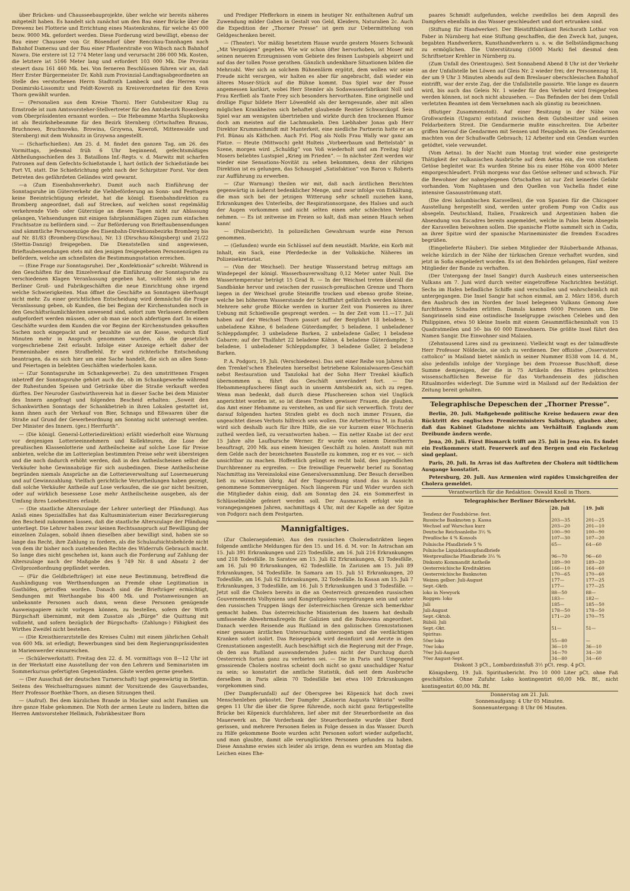über Brücken- und Chausseebauprojekte, über welche wir bereits näheres mitgeteilt haben. Es handelt sich zunächst um den Bau einer Brücke über die Drewenz bei Flotterie und Errichtung eines Mastenkrahns, für welche 45 000 bezw. 9000 Mk. gefordert werden. Diese Forderung wird bewilligt, ebenso der Bau einer Chaussee von Gr. Bösendorf über Renczkau-Tannhagen nach Bahnhof Damerau und der Bau einer Pflasterstraße von Wibsch nach Bahnhof Nawra. Die erstere ist 12 774 Meter lang und verursacht 286 000 Mk. Kosten, die letztere ist 5166 Meter lang und erfordert 103 000 Mk. Die Provinz steuert dazu 161 460 Mk. bei. Von ferneren Beschlüssen führen wir an, daß Herr Erster Bürgermeister Dr. Kohli zum Provinzial-Landtagsabgeordneten an Stelle des verstorbenen Herrn Stadtrath Lambeck und die Herren von Donimirski-Lissomitz und Feldt-Kowroß zu Kreisverordneten für den Kreis Thorn gewählt wurden.
— (Personalien aus dem Kreise Thorn). Herr Gutsbesitzer Klug zu Ernstrode ist zum Amtsvorsteher-Stellvertreter für den Amtsbezirk Rosenberg vom Oberpräsidenten ernannt worden. — Die Hebeamme Martha Slupkowska ist als Bezirkshebeamme für den Bezirk Sternberg (Ortschaften Brunau, Bruchnowo, Bruchnowko, Browina, Grzywna, Kowroß, Mittenwalde und Sternberg) mit dem Wohnsitz in Grzywna angestellt.
— (Scharfschießen). Am 25. d. M. findet den ganzen Tag, am 26. des Vormittags, jedesmal früh 6 Uhr beginnend, gefechtsmäßiges Abtheilungsschießen des 3. Bataillons Inf.-Regts. v. d. Marwitz mit scharfen Patronen auf dem Gefechts-Schießstande I, hart östlich der Schießstände bei Fort VI, statt. Die Schießrichtung geht nach der Schirpitzer Forst. Vor dem Betreten des gefährdeten Geländes wird gewarnt.
—a (Zum Eisenbahnverkehr). Damit auch nach Einführung der Sonntagsruhe im Güterverkehr die Viehbeförderung an Sonn- und Festtagen keine Beeinträchtigung erleidet, hat die königl. Eisenbahndirektion zu Bromberg angeordnet, daß auf Strecken, auf welchen sonst regelmäßig verkehrende Vieh- oder Güterzüge an diesen Tagen nicht zur Ablassung gelangen, Viehsendungen mit einigen fahrplanmäßigen Zügen zum einfachen Frachtsatze zu befördern sind. — Zur Beförderung von Brieftaubensendungen sind sämmtliche Personenzüge des Eisenbahn-Direktionsbezirks Bromberg bis auf Nr. 81/83 (Bromberg-Dirschau), Nr. 13 (Dirschau-Königsberg) und 21/22 (Stettin-Danzig) freigegeben. Die Dienststellen sind angewiesen, Brieftaubensendungen stets mit den jenigen freigegebenen Personenzügen zu befördern, welche am schnellsten die Bestimmungsstation erreichen.
— (Eine Frage zur Sonntagsruhe). Der „Konfektionär“ schreibt: Während in den Geschäften für den Einzelverkauf die Einführung der Sonntagsruhe zu verschiedenen Klagen Veranlassung gegeben hat, vollzieht sich in den Berliner Groß- und Fabrikgeschäften die neue Einrichtung ohne irgend welche Schwierigkeiten. Man öffnet die Geschäfte an Sonntagen überhaupt nicht mehr. Zu einer gerichtlichen Entscheidung wird demnächst die Frage Veranlassung geben, ob Kunden, die bei Beginn der Kirchenstunden noch in den Geschäftsräumlichkeiten anwesend sind, sofort zum Verlassen derselben aufgefordert werden müssen, oder ob man sie noch abfertigen darf. In einem Geschäfte wurden dem Kunden die vor Beginn der Kirchenstunden gekauften Sachen noch eingepackt und er bezahlte sie an der Kasse, wodurch fünf Minuten mehr in Anspruch genommen wurden, als die gesetzlich vorgeschriebene Zeit erlaubt. Infolge einer Anzeige erhielt daher der Firmeninhaber einen Strafbefehl. Er wird richterliche Entscheidung beantragen, da es sich hier um eine Sache handelt, die sich an allen Sonn- und Feiertagen in belebten Geschäften wiederholen kann.
— (Zur Sonntagsruhe im Schankgewerbe). Zu den umstrittenen Fragen inbetreff der Sonntagsruhe gehört auch die, ob im Schankgewerbe während der Ruhestunden Speisen und Getränke über die Straße verkauft werden dürften. Der Neuroder Gastwirthsverein hat in dieser Sache bei dem Minister des Innern angefragt und folgenden Bescheid erhalten: „Soweit den Schankwirthen Sonntags der Schankbetrieb in ihren Lokalen gestattet ist, kann ihnen auch der Verkauf von Bier, Schnaps und Eßwaaren über die Straße auf Grund der Gewerbeordnung am Sonntag nicht untersagt werden. Der Minister des Innern. (gez.) Herrfurth“.
— (Die königl. General-Lotteriedirektion) erläßt wiederholt eine Warnung vor denjenigen Lotterieeinnehmern und Kollekteuren, die Lose der preußischen Klassenlotterie und Antheilscheine auf solche Lose für Preise anbieten, welche die im Lotterieplan bestimmten Preise sehr weit übersteigen und die noch dadurch erhöht werden, daß in den Antheilscheinen selbst die Verkäufer hohe Gewinnabzüge für sich ausbedingen. Diese Antheilscheine begründen niemals Ansprüche an die Lotterieverwaltung auf Loserneuerung und auf Gewinnzahlung. Vielfach gerichtliche Verurtheilungen haben gezeigt, daß solche Verkäufer Antheile auf Lose verkaufen, die sie gar nicht besitzen, oder auf wirklich besessene Lose mehr Antheilscheine ausgeben, als der Umfang ihres Losebesitzes erlaubt.
— (Die staatliche Alterszulage der Lehrer unterliegt der Pfändung). Aus Anlaß eines Spezialfalles hat das Kultusministerium einer Bezirksregierung den Bescheid zukommen lassen, daß die staatliche Alterszulage der Pfändung unterliegt. Die Lehrer haben zwar keinen Rechtsanspruch auf Bewilligung der einzelnen Zulagen, sobald ihnen dieselben aber bewilligt sind, haben sie so lange das Recht, ihre Zahlung zu fordern, als die Schulaufsichtsbehörde nicht von dem ihr bisher noch zustehenden Rechte des Widerrufs Gebrauch macht. So lange dies nicht geschehen ist, kann auch die Forderung auf Zahlung der Alterszulage nach der Maßgabe des § 749 Nr. 8 und Absatz 2 der Civilprozeßordnung gepfändet werden.
— (Für die Geldbriefträger) ist eine neue Bestimmung, betreffend die Aushändigung von Werthsendungen an Fremde ohne Legitimation in Gasthöfen, getroffen worden. Danach sind die Briefträger ermächtigt, Sendungen mit Werthangabe bis 400 Mk. und Postanweisungen an unbekannte Personen auch dann, wenn diese Personen genügende Ausweispapiere nicht vorlegen können, zu bestellen, sofern der Wirth Bürgschaft übernimmt, mit dem Zusatze als „Bürge“ die Quittung mit vollzieht, und sofern bezüglich der Bürgschafts- (Zahlungs-) Fähigkeit des Wirthes Zweifel nicht bestehen.
— (Die Kreisthierarztstelle des Kreises Culm) mit einem jährlichen Gehalt von 600 Mk. ist erledigt; Bewerbungen sind bei dem Regierungspräsidenten in Marienwerder einzureichen.
— (Schülerwerkstatt). Freitag den 22. d. M. vormittags von 8—12 Uhr ist in der Werkstatt eine Ausstellung der von den Lehrern und Seminaristen im Sommerkursus gefertigten Gegenständen. Gäste werden gerne gesehen.
— (Der Ausschuß der deutschen Turnerschaft) tagt gegenwärtig in Stettin. Seitens des Weichselturngaues nimmt der Vorsitzende des Gauverbandes, Herr Professor Boethke-Thorn, an diesen Sitzungen theil.
— (Aufruf). Bei dem kürzlichen Brande in Mocker sind acht Familien um ihre ganze Habe gekommen. Die Noth der armen Leute zu lindern, bitten die Herren Amtsvorsteher Hellmich, Fabrikbesitzer Born
und Prediger Pfefferkorn in einem in heutiger Nr. enthaltenen Aufruf um Zuwendung milder Gaben in Gestalt von Geld, Kleidern, Naturalien 2c. Auch die Expedition der „Thorner Presse“ ist gern zur Uebermittelung von Geldgeschenken bereit.
— (Theater). Vor mäßig besetztem Hause wurde gestern Mosers Schwank „Mit Vergnügen“ gegeben. Wie wir schon öfter hervorhoben, ist Moser mit seinen neueren Erzeugnissen vom Gebiete des feinen Lustspiels abgeirrt und auf das der tollen Posse gerathen. Gänzlich undenkbare Situationen bilden die Mehrzahl. Wer sich an solchem Bühnenlärm ergötzt, dem wollen wir seine Freude nicht verargen, wir halten es aber für angebracht, daß wieder ein älteres Moser-Stück auf die Bühne kommt. Das Spiel war der Posse angemessen karikirt, wobei Herr Stemler als Sodawasserfabrikant Noll und Frau Kerfließ als Tante Frey sich besonders hervorthaten. Eine originelle und drollige Figur bildete Herr Löwenfeld als der kerngesunde, aber mit allen möglichen Krankheiten sich behaftet glaubende Rentier Schwarzkopf. Sein Spiel war am wenigsten übertrieben und wirkte durch den trockenen Humor doch am meisten auf die Lachmuskeln. Den Liebhaber Jonas gab Herr Direktor Krummschmidt mit Munterkeit, eine niedliche Partnerin hatte er an Frl. Bünau als Käthchen. Auch Frl. Plog als Nolls Frau Wally war ganz am Platze. — Heute (Mittwoch) geht Holteis „Vorbeerbaum und Bettelstab“ in Szene, morgen wird „Schuldig“ von Voß wiederholt und am Freitag folgt Mosers beliebtes Lustspiel „Krieg im Frieden“. — In nächster Zeit werden wir wieder eine Sensations-Novität zu sehen bekommen, denn der rührigen Direktion ist es gelungen, das Schauspiel „Satisfaktion“ von Baron v. Roberts zur Aufführung zu erwerben.
— (Zur Warnung) theilen wir mit, daß nach ärztlichen Berichten gegenwärtig in äußerst bedenklicher Menge, und zwar infolge von Erkältung, die man sich bei der jetzigen Witterung sehr schnell zuziehen kann, Erkrankungen des Unterleibs, der Respirationsorgane, des Halses und auch der Augen vorkommen und nicht selten einen sehr schlechten Verlauf nehmen. — Es ist zeitweise im Freien so kalt, daß man seinen Hauch sehen kann!
— (Polizeibericht). In polizeilichen Gewahrsam wurde eine Person genommen.
— (Gefunden) wurde ein Schlüssel auf dem neustädt. Markte, ein Korb mit Inhalt, ein Sack, eine Pferdedecke in der Volksküche. Näheres im Polizeisekretariat.
— (Von der Weichsel). Der heutige Wasserstand betrug mittags am Windepegel der königl. Wasserbauverwaltung 0,12 Meter unter Null. Die Wassertemperatur beträgt 15 Grad R. — In der Weichsel treten überall die Sandbänke hervor und zwischen der russisch-preußischen Grenze und Thorn liegen in der Weichsel große Steinriffe trocken und ebenso große Steine, welche bei höherem Wasserstande der Schifffahrt gefährlich werden können. Mehrere sehr große Blöcke werden in kurzer Zeit von Pionieren zu ihrer Uebung mit Schießwolle gesprengt werden. — In der Zeit vom 11.—17. Juli haben auf der Weichsel Thorn passirt auf der Bergfahrt 18 beladene, 5 unbeladene Kähne, 6 beladene Güterdampfer, 5 beladene, 1 unbeladener Schleppdampfer, 3 unbeladene Barken, 2 unbeladene Galler, 1 beladene Gabarre; auf der Thalfahrt 22 beladene Kähne, 4 beladene Güterdampfer, 3 beladene, 1 unbeladener Schleppdampfer, 3 beladene Galler, 2 beladene Barken.
P. A. Podgorz, 19. Juli. (Verschiedenes). Das seit einer Reihe von Jahren von den Trenkel'schen Eheleuten hierselbst betriebene Kolonialwaaren-Geschäft nebst Restauration und Tanzlokal hat der Sohn Herr Trenkel käuflich übernommen u. führt das Geschäft unverändert fort. — Die Hebammenpfuscherei fängt auch in unserm Amtsbezirk an, sich zu regen. Wenn man bedenkt, daß durch diese Pfuschereien schon viel Unglück angerichtet worden ist, so ist dieses Treiben gewisser Frauen, die glauben, das Amt einer Hebamme zu verstehen, an und für sich verwerflich. Trotz der darauf folgenden harten Strafen giebt es doch noch immer Frauen, die ungeachtet dieses Verbots hilfreich sein wollen. Die Arbeiterfrau M. in Rudak wird sich deshalb auch für ihre Hilfe, die sie vor kurzem einer Wöchnerin zutheil werden ließ, zu verantworten haben. — Ein netter Knabe ist der erst 15 Jahre alte Laufbursche Werner. Er wurde von seinem Dienstherrn beauftragt, 200 Mk. aus einem hiesigen Geschäft zu holen. Anstatt nun mit dem Gelde nach der bezeichneten Baustelle zu kommen, zog er es vor, — sich unsichtbar zu machen. Hoffentlich gelingt es recht bald, den jugendlichen Durchbrenner zu ergreifen. — Die freiwillige Feuerwehr berief zu Sonntag Nachmittag ins Vereinslokal eine Generalversammlung. Der Besuch derselben ließ zu wünschen übrig. Auf der Tagesordnung stand das in Aussicht genommene Sommervergnügen. Nach längerem Für und Wider wurden sich die Mitglieder dahin einig, daß am Sonntag den 24. ein Sommerfest in Schlüsselmühle gefeiert werden soll. Der Ausmarsch erfolgt wie in vorangegangenen Jahren, nachmittags 4 Uhr, mit der Kapelle an der Spitze von Podgorz nach dem Festgarten.
Mannigfaltiges.
(Zur Choleraepidemie). Aus den russischen Choleradistrikten liegen folgende amtliche Meldungen für den 15. und 16. d. M. vor: In Astrachan am 15. Juli 391 Erkrankungen und 225 Todesfälle, am 16. Juli 216 Erkrankungen und 218 Todesfälle. In Saratow am 15. Juli 82 Erkrankungen, 43 Todesfälle, am 16. Juli 90 Erkrankungen, 62 Todesfälle. In Zarizien am 15. Juli 89 Erkrankungen, 54 Todesfälle. In Samara am 15. Juli 51 Erkrankungen, 20 Todesfälle, am 16. Juli 62 Erkrankungen, 32 Todesfälle. In Kasan am 15. Juli 7 Erkrankungen, 3 Todesfälle, am 16. Juli 5 Erkrankungen und 3 Todesfälle. — Jetzt soll die Cholera bereits in die an Oesterreich grenzenden russischen Gouvernements Volhyniens und Kongreßpolens vorgedrungen sein und unter den russischen Truppen längs der österreichischen Grenze sich bemerkbar gemacht haben. Das österreichische Ministerium des Innern hat deshalb umfassende Abwehrmaßregeln für Galizien und die Bukowina angeordnet. Danach werden Reisende aus Rußland in den galizischen Grenzstationen einer genauen ärztlichen Untersuchung unterzogen und die verdächtigen Kranken sofort isolirt. Das Reisegepäck wird desinfizirt und Aerzte in den Grenzstationen angestellt. Auch beschäftigt sich die Regierung mit der Frage, ob den aus Rußland auswandernden Juden nicht der Durchzug durch Oesterreich fortan ganz zu verbieten sei. — Die in Paris und Umgegend grassirende Cholera nostras scheint doch nicht so ganz unschuldiger Natur zu sein; so konstatirt die amtliche Statistik, daß seit dem Ausbruche derselben in Paris allein 70 Todesfälle bei etwa 100 Erkrankungen vorgekommen sind.
(Der Dampferunfall) auf der Oberspree bei Köpenick hat doch zwei Menschenleben gekostet. Der Dampfer „Kaiserin Augusta Viktoria“ wollte gegen 11 Uhr die über die Spree führende, noch nicht ganz fertiggestellte Brücke bei Köpenick durchfahren, lief aber mit der Steuerbordseite an das Mauerwerk an. Die Vorderbank der Steuerbordseite wurde über Bord gerissen, und mehrere Personen fielen in Folge dessen in das Wasser. Durch zu Hilfe gekommene Boote wurden acht Personen sofort wieder aufgefischt, und man glaubte, damit alle verunglückten Personen gefunden zu haben. Diese Annahme erwies sich leider als irrige, denn es wurden am Montag die Leichen eines Ehe-
paares Schmidt aufgefunden, welche zweifellos bei dem Anprall des Dampfers ebenfalls in das Wasser geschleudert und dort ertrunken sind.
(Stiftung für Handwerker). Der Bleistiftfabrikant Reichsrath Lothar von Faber in Nürnberg hat eine Stiftung geschaffen, die den Zweck hat, jungen, begabten Handwerkern, Kunsthandwerkern u. s. w. die Selbständigmachung zu ermöglichen. Die Unterstützung (5000 Mark) fiel diesmal dem Schriftsetzer Krehler in Nürnberg zu.
(Zum Unfall des Orientzuges). Seit Sonnabend Abend 8 Uhr ist der Verkehr an der Unfallstelle bei Löwen auf Gleis Nr. 2 wieder frei; der Personenzug 18, der um 9 Uhr 3 Minuten abends auf dem Breslauer oberschlesischen Bahnhof eintrifft, war der erste Zug, der die Unfallstelle passirte. Wie lange es dauern wird, bis auch das Geleis Nr. 1 wieder für den Verkehr wird freigegeben werden können, ist noch nicht abzusehen. — Das Befinden der bei dem Unfall verletzten Beamten ist dem Vernehmen nach als günstig zu bezeichnen.
(Blutiger Zusammenstoß). Auf einer Besitzung in der Nähe von Großwardein (Ungarn) entstand zwischen dem Gutsbesitzer und seinen Feldarbeitern Streit. Die Gendarmerie mußte einschreiten. Die Arbeiter griffen hierauf die Gendarmen mit Sensen und Heugabeln an. Die Gendarmen machten von der Schußwaffe Gebrauch; 12 Arbeiter und ein Gendam wurden getödtet, viele verwundet.
(Vom Aetna). In der Nacht zum Montag trat wieder eine gesteigerte Thätigkeit der vulkanischen Ausbrüche auf dem Aetna ein, die von starkem Getöse begleitet war. Es wurden Steine bis zu einer Höhe von 4000 Meter emporgeschleudert. Früh morgens war das Getöse seltener und schwach. Für die Bewohner der nahegelegenen Ortschaften ist zur Zeit keinerlei Gefahr vorhanden. Vom Naphtasen und den Quellen von Vachella findet eine intensive Gasausströmung statt.
(Die drei kolumbischen Karavellen), die von Spanien für die Chicagoer Ausstellung hergestellt sind, werden unter großem Pomp von Cadix aus absegeln. Deutschland, Italien, Frankreich und Argentinien haben die Absendung von Escadres bereits angemeldet, welche in Palos beim Absegeln der Karavellen beiwohnen sollen. Die spanische Flotte sammelt sich in Cadix, an ihrer Spitze wird der spanische Marineminister die fremden Escadres begrüßen.
(Eingelieferte Räuber). Die sieben Mitglieder der Räuberbande Athanas, welche kürzlich in der Nähe der türkischen Grenze verhaftet wurden, sind jetzt in Sofia eingeliefert worden. Es ist den Behörden gelungen, fünf weitere Mitglieder der Bande zu verhaften.
(Der Untergang der Insel Sangir) durch Ausbruch eines unterseeischen Vulkans am 7. Juni wird durch weiter eingetroffene Nachrichten bestätigt. Sechs im Hafen befindliche Schiffe sind verschollen und wahrscheinlich mit untergegangen. Die Insel Sangir hat schon einmal, am 2. März 1856, durch den Ausbruch des im Norden der Insel belegenen Vulkans Gemong Awe furchtbaren Schaden erlitten. Damals kamen 6000 Personen um. Die Sangirinseln sind eine ostindische Inselgruppe zwischen Celebes und den Philippinen, etwa 50 kleine Inseln mit einem Gesammtflächeninhalt von 15 Quadratmeilen und 50- bis 60 000 Einwohnern. Die größte Insel führt den Namen Sangir. Die Einwohner sind Malaien.
(Zehntausend Lires sind zu gewinnen). Vielleicht wagt es der talmudfeste Herr Professor Nöldecke, sie sich zu verdienen. Der offiziöse „Osservatore cattolico“ in Mailand bietet nämlich in seiner Nummer 8538 vom 14. d. M., also jedenfalls infolge der Vorgänge bei dem Prozesse Buschhoff, diese Summe demjenigen, der die in 75 Artikeln des Blattes gebrachten wissenschaftlichen Beweise für das Vorhandensein des jüdischen Ritualmordes widerlegt. Die Summe wird in Mailand auf der Redaktion der Zeitung bereit gehalten.
Telegraphische Depeschen der „Thorner Presse“.
Berlin, 20. Juli. Maßgebende politische Kreise bedauern zwar den Rücktritt des englischen Premierministers Salisbury, glauben aber, daß das Kabinet Gladstone nichts am Verhältniß Englands zum Dreibunde ändern werde.
Jena, 20. Juli. Fürst Bismarck trifft am 25. Juli in Jena ein. Es findet ein Festkommers statt. Feuerwerk auf den Bergen und ein Fackelzug sind geplant.
Paris, 20. Juli. In Arras ist das Auftreten der Cholera mit tödtlichem Ausgange konstatirt.
Petersburg, 20. Juli. Aus Armenien wird rapides Umsichgreifen der Cholera gemeldet.
Verantwortlich für die Redaktion: Oswald Knoll in Thorn.
Telegraphischer Berliner Börsenbericht.
| | 20. Juli | 19. Juli |
| --- | --- | --- |
| Tendenz der Fondsbörse: fest. | | |
| Russische Banknoten p. Kassa | 203—35 | 201—25 |
| Wechsel auf Warschau kurz | 203—20 | 201—10 |
| Deutsche Reichsanleihe 3½ % | 100—90 | 100—90 |
| Preußische 4 % Konsols | 107—30 | 107—20 |
| Polnische Pfandbriefe 5 % | 65— | 64—60 |
| Polnische Liquidationspfandbriefe | | |
| Westpreußische Pfandbriefe 3½ % | 96—70 | 96—60 |
| Diskonto Kommandit Antheile | 189—90 | 189—20 |
| Oesterreichische Kreditaktien | 166—10 | 164—60 |
| Oesterreichische Banknoten | 170—65 | 170—60 |
| Weizen gelber: Juli-August | 177— | 177—25 |
| Sept.-Oktb. | 177— | 177—25 |
| loko in Newyork | 88—50 | 88— |
| Roggen: loko | 183— | 182— |
| Juli | 185— | 185—50 |
| Juli-August | 178—50 | 178—50 |
| Sept.-Oktob. | 171—20 | 170—75 |
| Rüböl: Juli | | |
| Sept.-Okt. | 51— | 51— |
| Spiritus: | | |
| 50er loko | 55—80 | — |
| 70er loko | 36—10 | 36—10 |
| 70er Juli-August | 34—70 | 34—30 |
| 70er August-Sept. | 34—80 | 34—60 |
Diskont 3 pCt., Lombardzinsfuß 3½ pCt. resp. 4 pCt.
Königsberg, 19. Juli. Spiritusbericht. Pro 10 000 Liter pCt. ohne Faß geschäftslos. Ohne Zufuhr. Loko kontingentirt 60,00 Mk. Bf., nicht kontingentirt 40,00 Mk. Bf.
Donnerstag am 21. Juli.
Sonnenaufgang: 4 Uhr 05 Minuten.
Sonnenuntergang: 8 Uhr 06 Minuten.